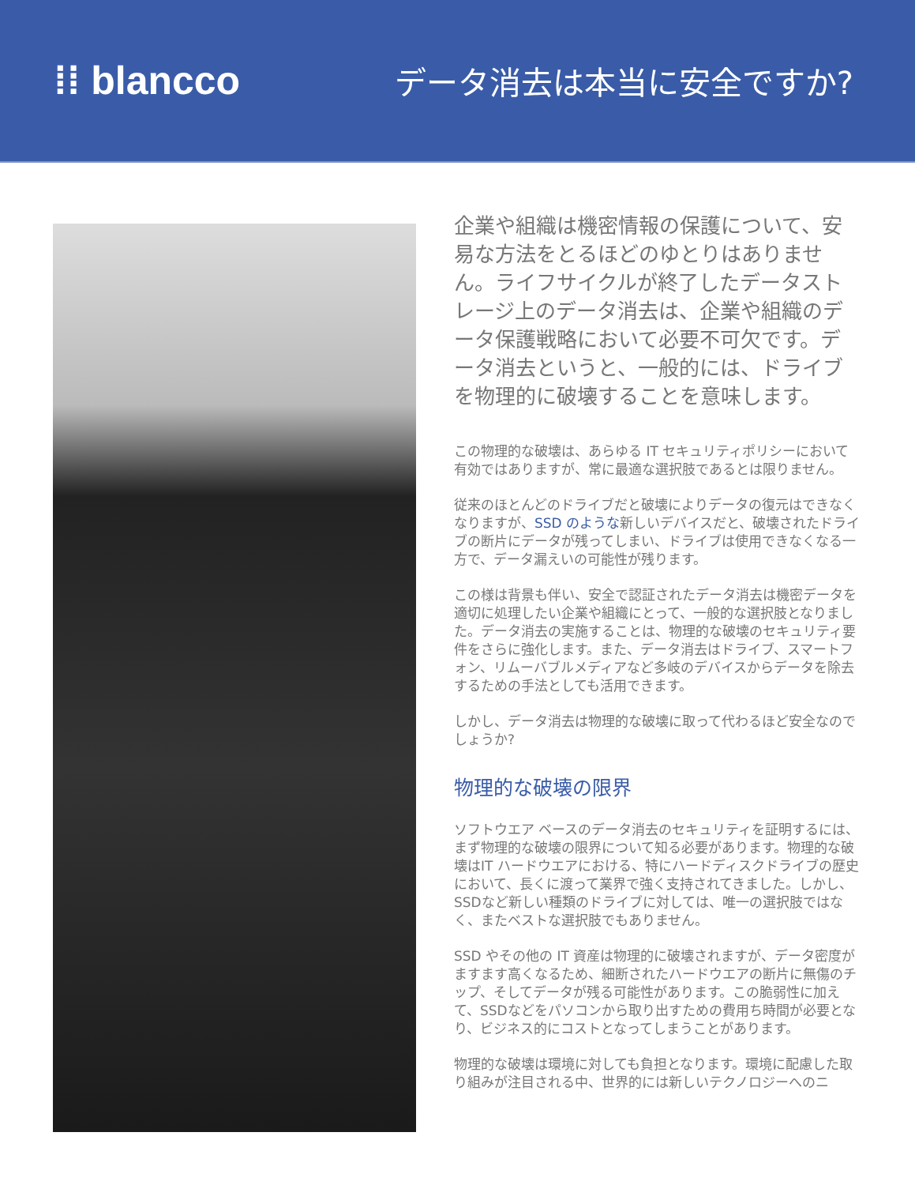⁞⁞ blancco
データ消去は本当に安全ですか?
企業や組織は機密情報の保護について、安易な方法をとるほどのゆとりはありません。ライフサイクルが終了したデータストレージ上のデータ消去は、企業や組織のデータ保護戦略において必要不可欠です。データ消去というと、一般的には、ドライブを物理的に破壊することを意味します。
この物理的な破壊は、あらゆる IT セキュリティポリシーにおいて有効ではありますが、常に最適な選択肢であるとは限りません。
従来のほとんどのドライブだと破壊によりデータの復元はできなくなりますが、SSD のような新しいデバイスだと、破壊されたドライブの断片にデータが残ってしまい、ドライブは使用できなくなる一方で、データ漏えいの可能性が残ります。
この様は背景も伴い、安全で認証されたデータ消去は機密データを適切に処理したい企業や組織にとって、一般的な選択肢となりました。データ消去の実施することは、物理的な破壊のセキュリティ要件をさらに強化します。また、データ消去はドライブ、スマートフォン、リムーバブルメディアなど多岐のデバイスからデータを除去するための手法としても活用できます。
しかし、データ消去は物理的な破壊に取って代わるほど安全なのでしょうか?
物理的な破壊の限界
ソフトウエア ベースのデータ消去のセキュリティを証明するには、まず物理的な破壊の限界について知る必要があります。物理的な破壊はIT ハードウエアにおける、特にハードディスクドライブの歴史において、長くに渡って業界で強く支持されてきました。しかし、SSDなど新しい種類のドライブに対しては、唯一の選択肢ではなく、またベストな選択肢でもありません。
SSD やその他の IT 資産は物理的に破壊されますが、データ密度がますます高くなるため、細断されたハードウエアの断片に無傷のチップ、そしてデータが残る可能性があります。この脆弱性に加えて、SSDなどをパソコンから取り出すための費用ち時間が必要となり、ビジネス的にコストとなってしまうことがあります。
物理的な破壊は環境に対しても負担となります。環境に配慮した取り組みが注目される中、世界的には新しいテクノロジーへのニ